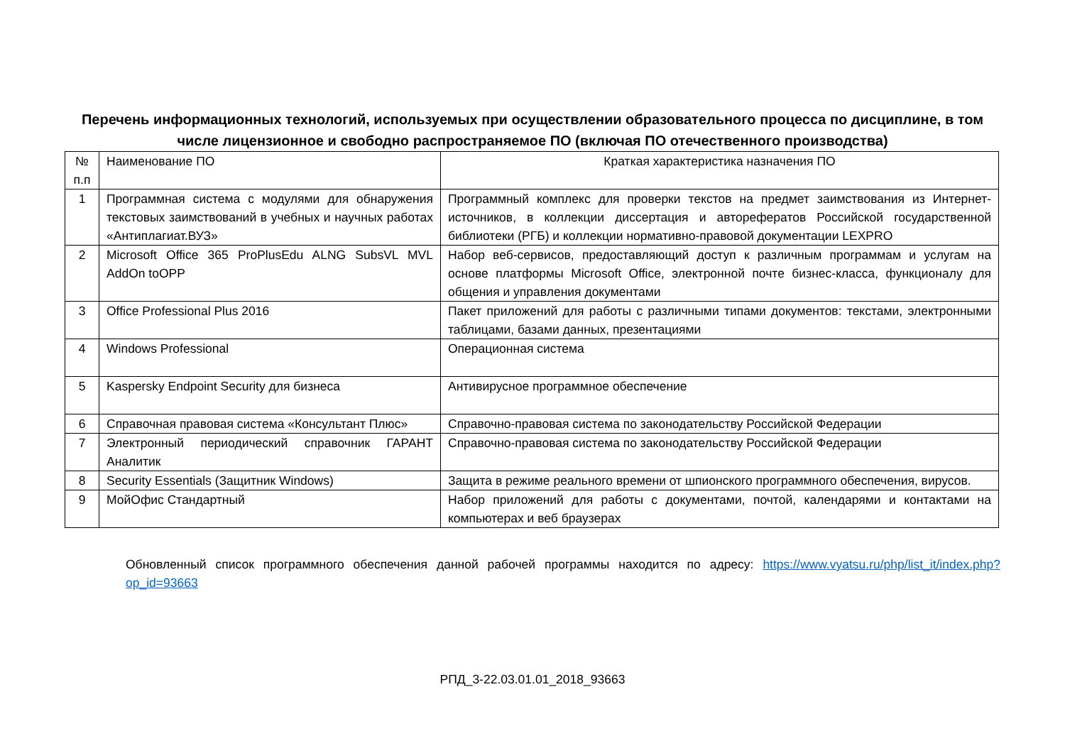Перечень информационных технологий, используемых при осуществлении образовательного процесса по дисциплине, в том числе лицензионное и свободно распространяемое ПО (включая ПО отечественного производства)
| № п.п | Наименование ПО | Краткая характеристика назначения ПО |
| 1 | Программная система с модулями для обнаружения текстовых заимствований в учебных и научных работах «Антиплагиат.ВУЗ» | Программный комплекс для проверки текстов на предмет заимствования из Интернет-источников, в коллекции диссертация и авторефератов Российской государственной библиотеки (РГБ) и коллекции нормативно-правовой документации LEXPRO |
| 2 | Microsoft Office 365 ProPlusEdu ALNG SubsVL MVL AddOn toOPP | Набор веб-сервисов, предоставляющий доступ к различным программам и услугам на основе платформы Microsoft Office, электронной почте бизнес-класса, функционалу для общения и управления документами |
| 3 | Office Professional Plus 2016 | Пакет приложений для работы с различными типами документов: текстами, электронными таблицами, базами данных, презентациями |
| 4 | Windows Professional | Операционная система |
| 5 | Kaspersky Endpoint Security для бизнеса | Антивирусное программное обеспечение |
| 6 | Справочная правовая система «Консультант Плюс» | Справочно-правовая система по законодательству Российской Федерации |
| 7 | Электронный периодический справочник ГАРАНТ Аналитик | Справочно-правовая система по законодательству Российской Федерации |
| 8 | Security Essentials (Защитник Windows) | Защита в режиме реального времени от шпионского программного обеспечения, вирусов. |
| 9 | МойОфис Стандартный | Набор приложений для работы с документами, почтой, календарями и контактами на компьютерах и веб браузерах |
Обновленный список программного обеспечения данной рабочей программы находится по адресу: https://www.vyatsu.ru/php/list_it/index.php?op_id=93663
РПД_3-22.03.01.01_2018_93663